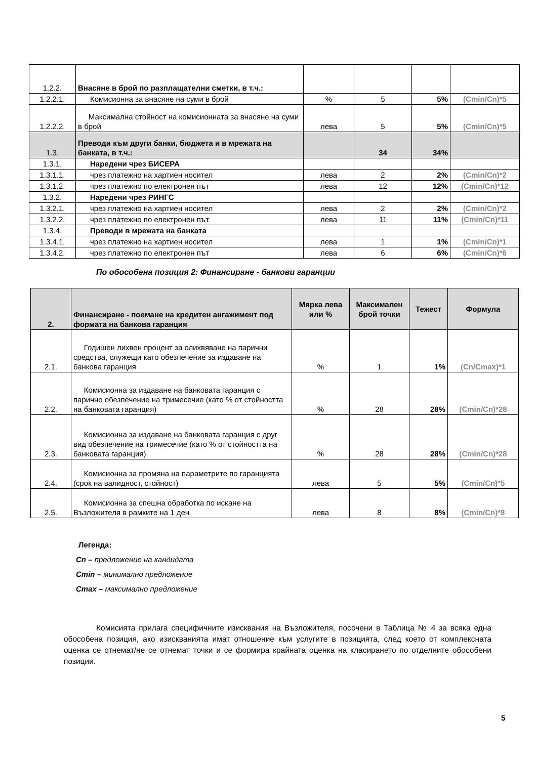| 1.2.2. | Внасяне в брой по разплащателни сметки, в т.ч.: | | | | |
| 1.2.2.1. | Комисионна за внасяне на суми в брой | % | 5 | 5% | (Cmin/Cn)*5 |
| 1.2.2.2. | Максимална стойност на комисионната за внасяне на суми в брой | лева | 5 | 5% | (Cmin/Cn)*5 |
| 1.3. | Преводи към други банки, бюджета и в мрежата на банката, в т.ч.: | | 34 | 34% | |
| 1.3.1. | Наредени чрез БИСЕРА | | | | |
| 1.3.1.1. | чрез платежно на хартиен носител | лева | 2 | 2% | (Cmin/Cn)*2 |
| 1.3.1.2. | чрез платежно по електронен път | лева | 12 | 12% | (Cmin/Cn)*12 |
| 1.3.2. | Наредени чрез РИНГС | | | | |
| 1.3.2.1. | чрез платежно на хартиен носител | лева | 2 | 2% | (Cmin/Cn)*2 |
| 1.3.2.2. | чрез платежно по електронен път | лева | 11 | 11% | (Cmin/Cn)*11 |
| 1.3.4. | Преводи в мрежата на банката | | | | |
| 1.3.4.1. | чрез платежно на хартиен носител | лева | 1 | 1% | (Cmin/Cn)*1 |
| 1.3.4.2. | чрез платежно по електронен път | лева | 6 | 6% | (Cmin/Cn)*6 |
По обособена позиция 2: Финансиране - банкови гаранции
| 2. | Финансиране - поемане на кредитен ангажимент под формата на банкова гаранция | Мярка лева или % | Максимален брой точки | Тежест | Формула |
| 2.1. | Годишен лихвен процент за олихвяване на парични средства, служещи като обезпечение за издаване на банкова гаранция | % | 1 | 1% | (Cn/Cmax)*1 |
| 2.2. | Комисионна за издаване на банковата гаранция с парично обезпечение на тримесечие (като % от стойността на банковата гаранция) | % | 28 | 28% | (Cmin/Cn)*28 |
| 2.3. | Комисионна за издаване на банковата гаранция с друг вид обезпечение на тримесечие (като % от стойността на банковата гаранция) | % | 28 | 28% | (Cmin/Cn)*28 |
| 2.4. | Комисионна за промяна на параметрите по гаранцията (срок на валидност, стойност) | лева | 5 | 5% | (Cmin/Cn)*5 |
| 2.5. | Комисионна за спешна обработка по искане на Възложителя в рамките на 1 ден | лева | 8 | 8% | (Cmin/Cn)*8 |
Легенда:
Cn – предложение на кандидата
Cmin – минимално предложение
Cmax – максимално предложение
Комисията прилага специфичните изисквания на Възложителя, посочени в Таблица № 4 за всяка една обособена позиция, ако изискванията имат отношение към услугите в позицията, след което от комплексната оценка се отнемат/не се отнемат точки и се формира крайната оценка на класирането по отделните обособени позиции.
5